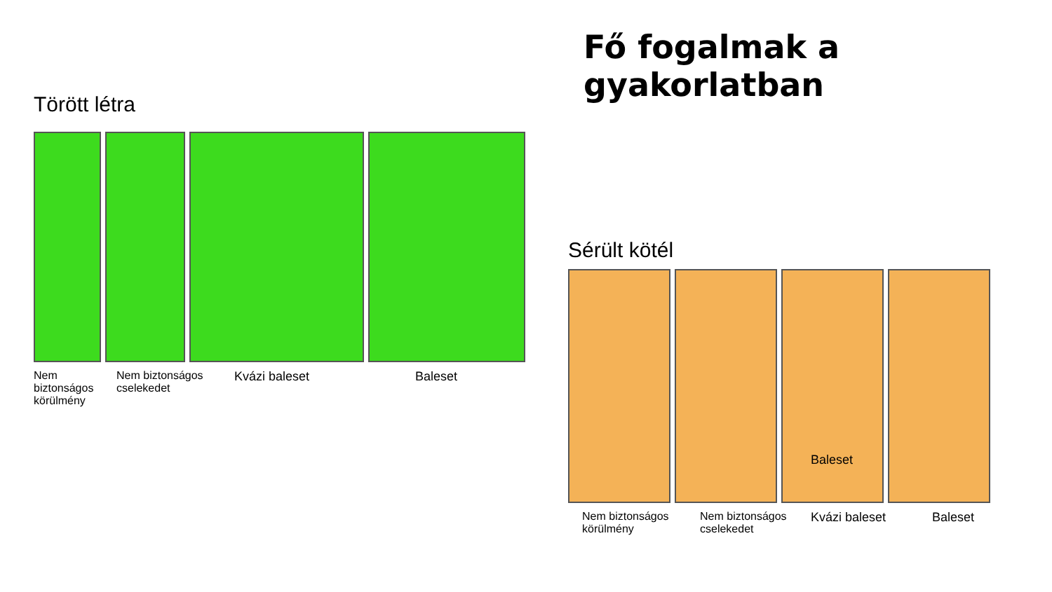Fő fogalmak a gyakorlatban
Törött létra
Nem biztonságos körülmény
Nem biztonságos cselekedet
Kvázi baleset Baleset
Sérült kötél
Baleset
Nem biztonságos körülmény
Nem biztonságos cselekedet
Kvázi baleset Baleset